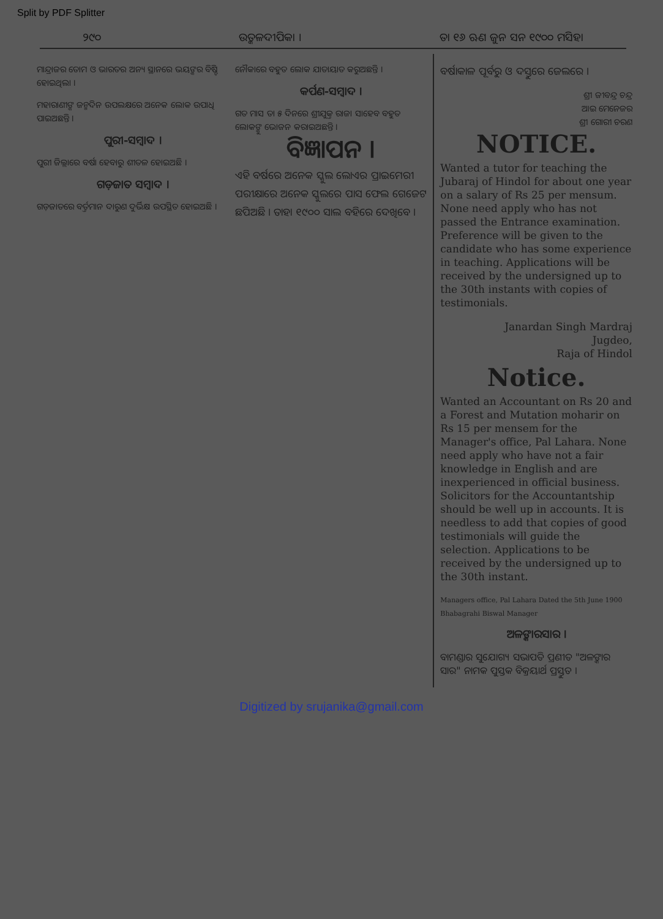Split by PDF Splitter
୨୯୦ ଉତ୍କଳଦୀପିକା । ତା ୧୬ ଋଣ ଜୁନ ସନ ୧୯୦୦ ମସିହା
ମାନ୍ଦ୍ରାଜର ତୋମ ଓ ଭାରତର ଅନ୍ୟ ସ୍ଥାନରେ ଭୟଙ୍କର ବିଷ୍ଟି ହୋଇଥିଲା ।
ମହାରାଣୀଙ୍କ ଜନ୍ମଦିନ ଉପଲକ୍ଷରେ ଅନେକ ଲୋକ ଉପାଧି ପାଇଅଛନ୍ତି ।
ପୁରୀ-ସମ୍ବାଦ ।
ପୁରୀ ଜିଲ୍ଲାରେ ବର୍ଷା ହେବାରୁ ଶୀତଳ ହୋଇଅଛି ।
ଗଡ଼ଜାତ ସମ୍ବାଦ ।
ଗଡ଼ଜାତରେ ବର୍ତ୍ତମାନ ଦାରୁଣ ଦୁର୍ଭିକ୍ଷ ଉପସ୍ଥିତ ହୋଇଅଛି ।
ନୌକାରେ ବହୁତ ଲୋକ ଯାତାୟାତ କରୁଅଛନ୍ତି ।
କର୍ପଣ-ସମ୍ବାଦ ।
ଗତ ମାସ ତା ୫ ଦିନରେ ଶ୍ରୀଯୁକ୍ତ ରାଜା ସାହେବ ବହୁତ ଲୋକଙ୍କୁ ଭୋଜନ କରାଇଅଛନ୍ତି ।
ବିଜ୍ଞାପନ ।
ଏହି ବର୍ଷରେ ଅନେକ ସ୍କୁଲ ଲୋଏର ପ୍ରାଇମେରୀ ପରୀକ୍ଷାରେ ଅନେକ ସ୍କୁଲରେ ପାସ ଫେଲ ଗେଜେଟ ଛପିଅଛି । ତାହା ୧୯୦୦ ସାଲ ବହିରେ ଦେଖିବେ ।
ବର୍ଷାକାଳ ପୂର୍ବରୁ ଓ ଦସ୍ତୁରେ ଜେଲରେ ।
ଶ୍ରୀ ଜୀବନ୍ଦ୍ର ଚନ୍ଦ୍ର
ଆଇ ମେନେଜର
ଶ୍ରୀ ଗୋରୀ ଚରଣ
NOTICE.
Wanted a tutor for teaching the Jubaraj of Hindol for about one year on a salary of Rs 25 per mensum. None need apply who has not passed the Entrance examination. Preference will be given to the candidate who has some experience in teaching. Applications will be received by the undersigned up to the 30th instants with copies of testimonials.
Janardan Singh Mardraj
Jugdeo,
Raja of Hindol
Notice.
Wanted an Accountant on Rs 20 and a Forest and Mutation moharir on Rs 15 per mensem for the Manager's office, Pal Lahara. None need apply who have not a fair knowledge in English and are inexperienced in official business. Solicitors for the Accountantship should be well up in accounts. It is needless to add that copies of good testimonials will guide the selection. Applications to be received by the undersigned up to the 30th instant.
Managers office, Pal Lahara Dated the 5th June 1900 Bhabagrahi Biswal Manager
ଅଳଙ୍କାରସାର ।
ବାମଣ୍ଡାର ସୁଯୋଗ୍ୟ ସଭାପତି ପ୍ରଣୀତ "ଅଳଙ୍କାର ସାର" ନାମକ ପୁସ୍ତକ ବିକ୍ରୟାର୍ଥ ପ୍ରସ୍ତୁତ ।
Digitized by srujanika@gmail.com